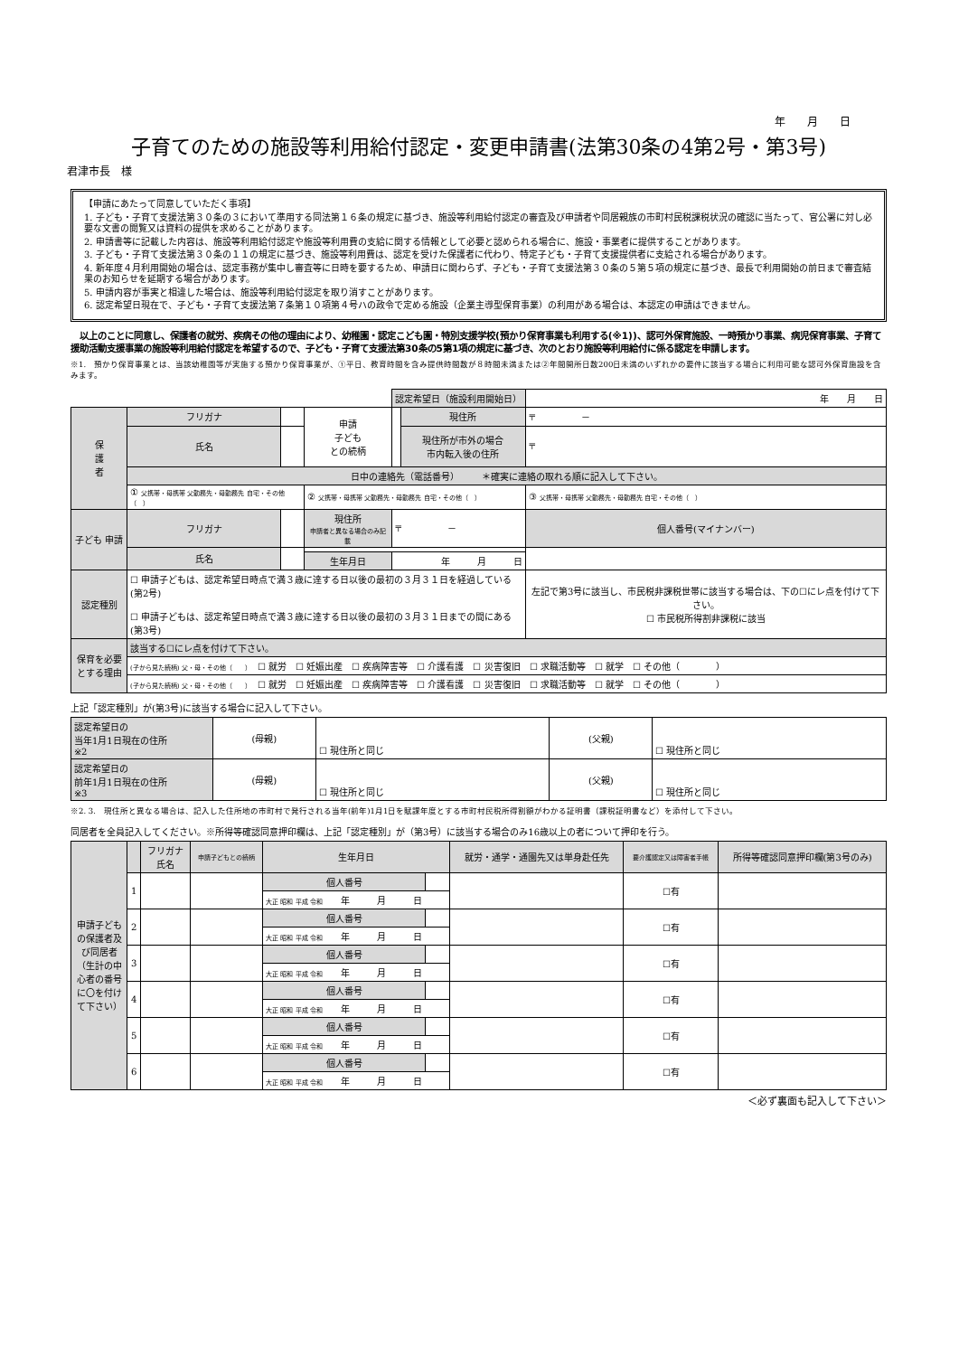年　　月　　日
子育てのための施設等利用給付認定・変更申請書(法第30条の4第2号・第3号)
君津市長　様
【申請にあたって同意していただく事項】
1. 子ども・子育て支援法第３０条の３において準用する同法第１６条の規定に基づき、施設等利用給付認定の審査及び申請者や同居親族の市町村民税課税状況の確認に当たって、官公署に対し必要な文書の閲覧又は資料の提供を求めることがあります。
2. 申請書等に記載した内容は、施設等利用給付認定や施設等利用費の支給に関する情報として必要と認められる場合に、施設・事業者に提供することがあります。
3. 子ども・子育て支援法第３０条の１１の規定に基づき、施設等利用費は、認定を受けた保護者に代わり、特定子ども・子育て支援提供者に支給される場合があります。
4. 新年度４月利用開始の場合は、認定事務が集中し審査等に日時を要するため、申請日に関わらず、子ども・子育て支援法第３０条の５第５項の規定に基づき、最長で利用開始の前日まで審査結果のお知らせを延期する場合があります。
5. 申請内容が事実と相違した場合は、施設等利用給付認定を取り消すことがあります。
6. 認定希望日現在で、子ども・子育て支援法第７条第１０項第４号ハの政令で定める施設（企業主導型保育事業）の利用がある場合は、本認定の申請はできません。
　以上のことに同意し、保護者の就労、疾病その他の理由により、幼稚園・認定こども園・特別支援学校(預かり保育事業も利用する(※1))、認可外保育施設、一時預かり事業、病児保育事業、子育て援助活動支援事業の施設等利用給付認定を希望するので、子ども・子育て支援法第30条の5第1項の規定に基づき、次のとおり施設等利用給付に係る認定を申請します。
※1.　預かり保育事業とは、当該幼稚園等が実施する預かり保育事業が、①平日、教育時間を含み提供時間数が８時間未満または②年間開所日数200日未満のいずれかの要件に該当する場合に利用可能な認可外保育施設を含みます。
| | | | | 認定希望日（施設利用開始日） | | | 年 月 日 | |
| 保 護 者 | フリガナ | | 申請 子ども との続柄 | | 現住所 | 〒 － | | |
| | 氏名 | | | | 現住所が市外の場合 市内転入後の住所 | 〒 | | |
| | 日中の連絡先（電話番号） ＊確実に連絡の取れる順に記入して下さい。 | | | | | | | |
| | ① 父携帯・母携帯 父勤務先・母勤務先 自宅・その他（ ） | | ② 父携帯・母携帯 父勤務先・母勤務先 自宅・その他（ ） | | | ③ 父携帯・母携帯 父勤務先・母勤務先 自宅・その他（ ） | | |
| 子ども 申請 | フリガナ | | 現住所 申請者と異なる場合のみ記載 | 〒 － | | | 個人番号(マイナンバー) | |
| | 氏名 | | | | | | | |
| | | | 生年月日 | 年 月 日 | | | | |
| 認定種別 | ☐ 申請子どもは、認定希望日時点で満３歳に達する日以後の最初の３月３１日を経過している(第2号) ☐ 申請子どもは、認定希望日時点で満３歳に達する日以後の最初の３月３１日までの間にある(第3号) | | | | | 左記で第3号に該当し、市民税非課税世帯に該当する場合は、下の☐にレ点を付けて下さい。 ☐ 市民税所得割非課税に該当 | | |
| 保育を必要とする理由 | 該当する☐にレ点を付けて下さい。 | | | | | | | |
| | (子から見た続柄) 父・母・その他（ ） ☐ 就労 ☐ 妊娠出産 ☐ 疾病障害等 ☐ 介護看護 ☐ 災害復旧 ☐ 求職活動等 ☐ 就学 ☐ その他（ ） | | | | | | | |
| | (子から見た続柄) 父・母・その他（ ） ☐ 就労 ☐ 妊娠出産 ☐ 疾病障害等 ☐ 介護看護 ☐ 災害復旧 ☐ 求職活動等 ☐ 就学 ☐ その他（ ） | | | | | | | |
上記「認定種別」が(第3号)に該当する場合に記入して下さい。
| 認定希望日の 当年1月1日現在の住所 ※2 | (母親) | ☐ 現住所と同じ | (父親) | ☐ 現住所と同じ |
| 認定希望日の 前年1月1日現在の住所 ※3 | (母親) | ☐ 現住所と同じ | (父親) | ☐ 現住所と同じ |
※2. 3.　現住所と異なる場合は、記入した住所地の市町村で発行される当年(前年)1月1日を賦課年度とする市町村民税所得割額がわかる証明書（課税証明書など）を添付して下さい。
同居者を全員記入してください。※所得等確認同意押印欄は、上記「認定種別」が（第3号）に該当する場合のみ16歳以上の者について押印を行う。
| 申請子どもの保護者及び同居者（生計の中心者の番号に〇を付けて下さい） | | フリガナ 氏名 | 申請子どもとの続柄 | 生年月日 | | 就労・通学・通園先又は単身赴任先 | 要介護認定又は障害者手帳 | 所得等確認同意押印欄(第3号のみ) |
| | 1 | | | 個人番号 | | | ☐有 | |
| | | | | 大正 昭和 平成 令和 年 月 日 | | | | |
| | 2 | | | 個人番号 | | | ☐有 | |
| | | | | 大正 昭和 平成 令和 年 月 日 | | | | |
| | 3 | | | 個人番号 | | | ☐有 | |
| | | | | 大正 昭和 平成 令和 年 月 日 | | | | |
| | 4 | | | 個人番号 | | | ☐有 | |
| | | | | 大正 昭和 平成 令和 年 月 日 | | | | |
| | 5 | | | 個人番号 | | | ☐有 | |
| | | | | 大正 昭和 平成 令和 年 月 日 | | | | |
| | 6 | | | 個人番号 | | | ☐有 | |
| | | | | 大正 昭和 平成 令和 年 月 日 | | | | |
＜必ず裏面も記入して下さい＞